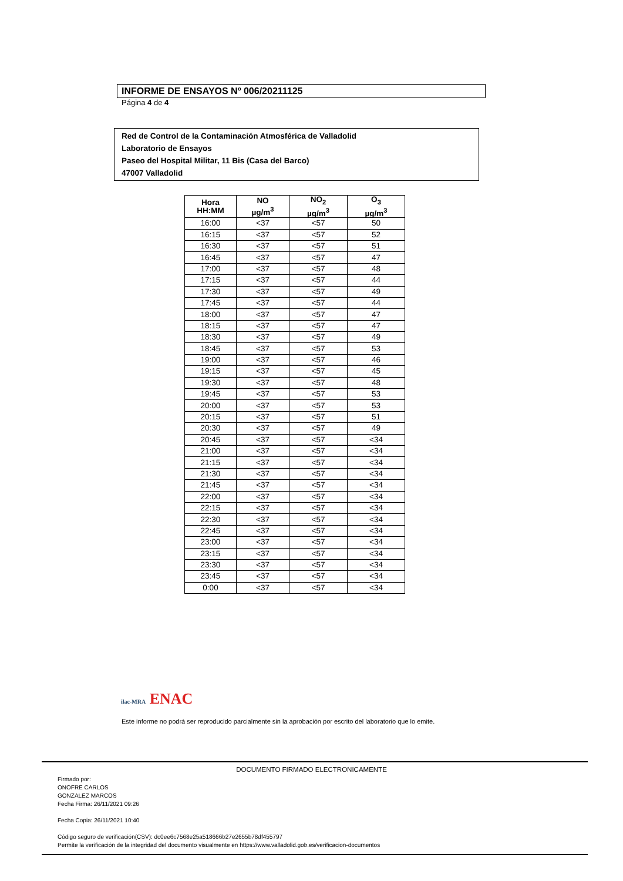INFORME DE ENSAYOS Nº 006/20211125
Página 4 de 4
Red de Control de la Contaminación Atmosférica de Valladolid
Laboratorio de Ensayos
Paseo del Hospital Militar, 11 Bis (Casa del Barco)
47007 Valladolid
| Hora HH:MM | NO µg/m<sup>3</sup> | NO<sub>2</sub> µg/m<sup>3</sup> | O<sub>3</sub> µg/m<sup>3</sup> |
| --- | --- | --- | --- |
| 16:00 | <37 | <57 | 50 |
| 16:15 | <37 | <57 | 52 |
| 16:30 | <37 | <57 | 51 |
| 16:45 | <37 | <57 | 47 |
| 17:00 | <37 | <57 | 48 |
| 17:15 | <37 | <57 | 44 |
| 17:30 | <37 | <57 | 49 |
| 17:45 | <37 | <57 | 44 |
| 18:00 | <37 | <57 | 47 |
| 18:15 | <37 | <57 | 47 |
| 18:30 | <37 | <57 | 49 |
| 18:45 | <37 | <57 | 53 |
| 19:00 | <37 | <57 | 46 |
| 19:15 | <37 | <57 | 45 |
| 19:30 | <37 | <57 | 48 |
| 19:45 | <37 | <57 | 53 |
| 20:00 | <37 | <57 | 53 |
| 20:15 | <37 | <57 | 51 |
| 20:30 | <37 | <57 | 49 |
| 20:45 | <37 | <57 | <34 |
| 21:00 | <37 | <57 | <34 |
| 21:15 | <37 | <57 | <34 |
| 21:30 | <37 | <57 | <34 |
| 21:45 | <37 | <57 | <34 |
| 22:00 | <37 | <57 | <34 |
| 22:15 | <37 | <57 | <34 |
| 22:30 | <37 | <57 | <34 |
| 22:45 | <37 | <57 | <34 |
| 23:00 | <37 | <57 | <34 |
| 23:15 | <37 | <57 | <34 |
| 23:30 | <37 | <57 | <34 |
| 23:45 | <37 | <57 | <34 |
| 0:00 | <37 | <57 | <34 |
ilac-MRA ENAC
Este informe no podrá ser reproducido parcialmente sin la aprobación por escrito del laboratorio que lo emite.
DOCUMENTO FIRMADO ELECTRONICAMENTE
Firmado por:
ONOFRE CARLOS
GONZALEZ MARCOS
Fecha Firma: 26/11/2021 09:26
Fecha Copia: 26/11/2021 10:40
Código seguro de verificación(CSV): dc0ee6c7568e25a518666b27e2655b78df455797
Permite la verificación de la integridad del documento visualmente en https://www.valladolid.gob.es/verificacion-documentos